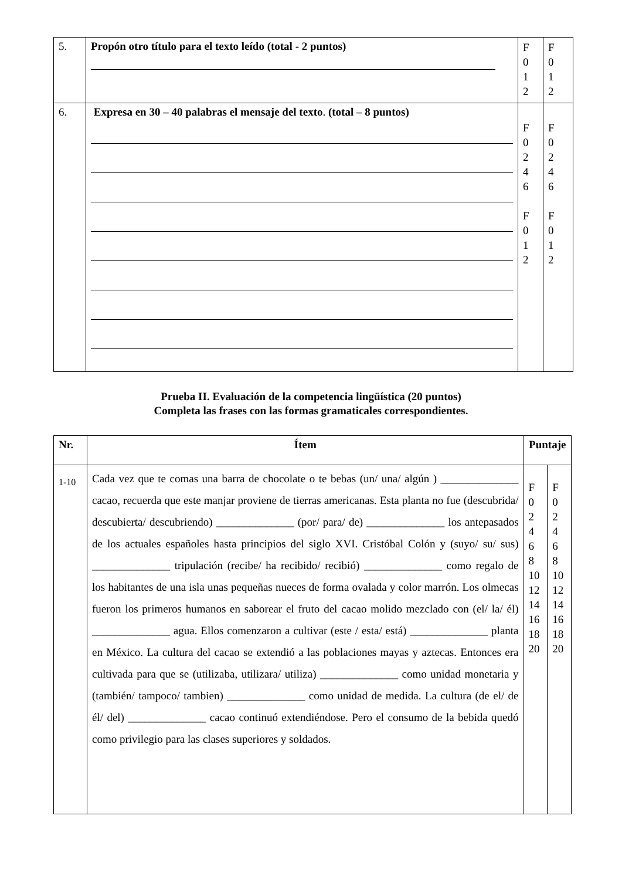| 5. | Propón otro título para el texto leído (total - 2 puntos) | F 0 1 2 | F 0 1 2 |
| 6. | Expresa en 30 – 40 palabras el mensaje del texto . (total – 8 puntos) | F 0 2 4 6 F 0 1 2 | F 0 2 4 6 F 0 1 2 |
Prueba II. Evaluación de la competencia lingüística (20 puntos)
Completa las frases con las formas gramaticales correspondientes.
| Nr. | Ítem | Puntaje | |
| --- | --- | --- | --- |
| 1-10 | Cada vez que te comas una barra de chocolate o te bebas (un/ una/ algún ) ______________ cacao, recuerda que este manjar proviene de tierras americanas. Esta planta no fue (descubrida/ descubierta/ descubriendo) ______________ (por/ para/ de) ______________ los antepasados de los actuales españoles hasta principios del siglo XVI. Cristóbal Colón y (suyo/ su/ sus) ______________ tripulación (recibe/ ha recibido/ recibió) ______________ como regalo de los habitantes de una isla unas pequeñas nueces de forma ovalada y color marrón. Los olmecas fueron los primeros humanos en saborear el fruto del cacao molido mezclado con (el/ la/ él) ______________ agua. Ellos comenzaron a cultivar (este / esta/ está) ______________ planta en México. La cultura del cacao se extendió a las poblaciones mayas y aztecas. Entonces era cultivada para que se (utilizaba, utilizara/ utiliza) ______________ como unidad monetaria y (también/ tampoco/ tambien) ______________ como unidad de medida. La cultura (de el/ de él/ del) ______________ cacao continuó extendiéndose. Pero el consumo de la bebida quedó como privilegio para las clases superiores y soldados. | F 0 2 4 6 8 10 12 14 16 18 20 | F 0 2 4 6 8 10 12 14 16 18 20 |